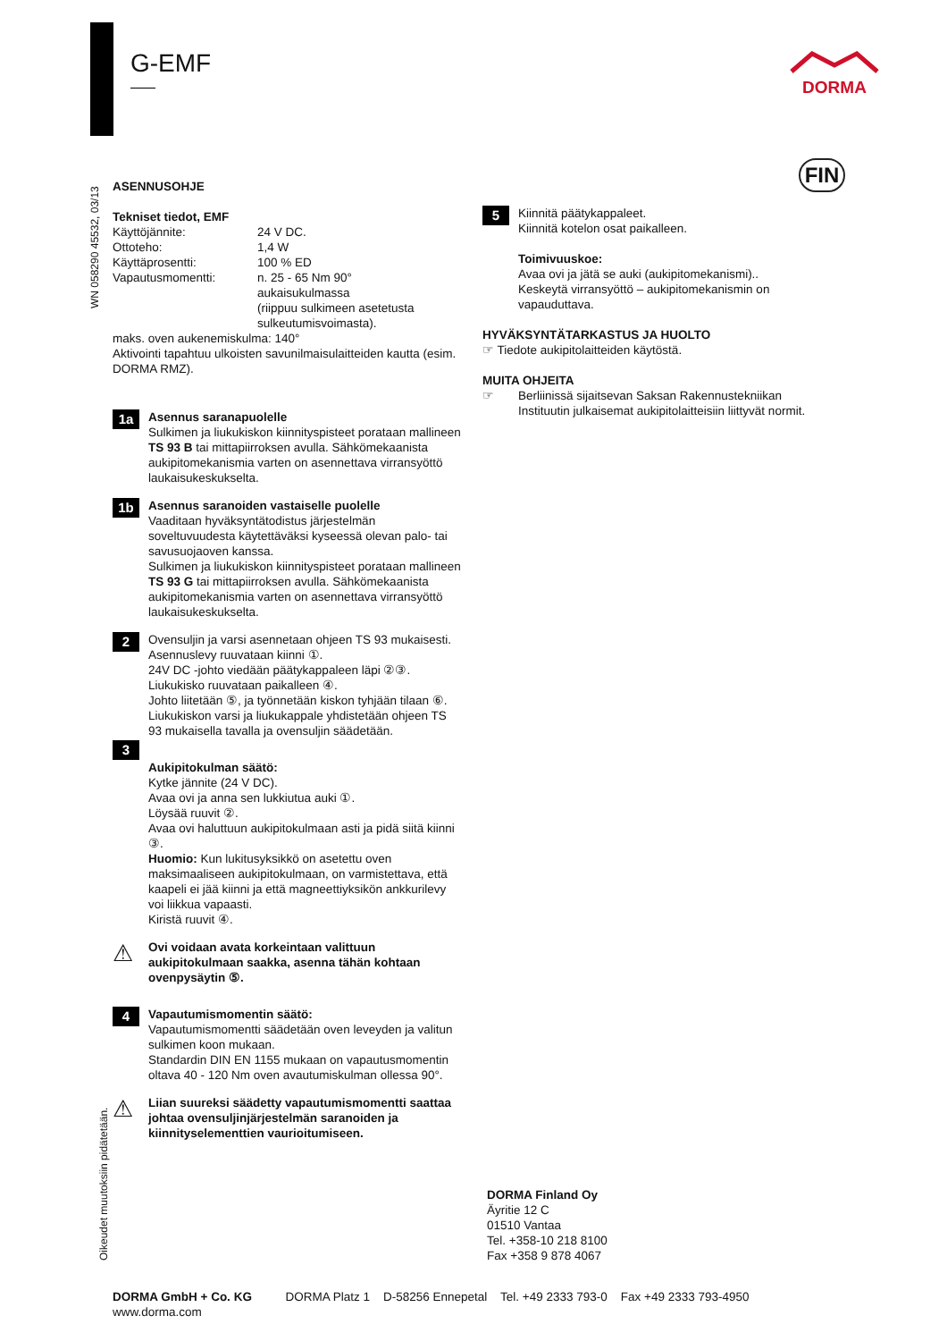G-EMF DORMA
FIN
WN 058290 45532, 03/13
Oikeudet muutoksiin pidätetään.
ASENNUSOHJE
Tekniset tiedot, EMF
Käyttöjännite: 24 V DC.
Ottoteho: 1,4 W
Käyttäprosentti: 100 % ED
Vapautusmomentti: n. 25 - 65 Nm 90°
aukaisukulmassa
(riippuu sulkimeen asetetusta sulkeutumisvoimasta).
maks. oven aukenemiskulma: 140°
Aktivointi tapahtuu ulkoisten savunilmaisulaitteiden kautta (esim. DORMA RMZ).
1a
Asennus saranapuolelle
Sulkimen ja liukukiskon kiinnityspisteet porataan mallineen TS 93 B tai mittapiirroksen avulla. Sähkömekaanista aukipitomekanismia varten on asennettava virransyöttö laukaisukeskukselta.
1b
Asennus saranoiden vastaiselle puolelle
Vaaditaan hyväksyntätodistus järjestelmän soveltuvuudesta käytettäväksi kyseessä olevan palo- tai savusuojaoven kanssa.
Sulkimen ja liukukiskon kiinnityspisteet porataan mallineen TS 93 G tai mittapiirroksen avulla. Sähkömekaanista aukipitomekanismia varten on asennettava virransyöttö laukaisukeskukselta.
2
Ovensuljin ja varsi asennetaan ohjeen TS 93 mukaisesti. Asennuslevy ruuvataan kiinni ①.
24V DC -johto viedään päätykappaleen läpi ②③.
Liukukisko ruuvataan paikalleen ④.
Johto liitetään ⑤, ja työnnetään kiskon tyhjään tilaan ⑥.
Liukukiskon varsi ja liukukappale yhdistetään ohjeen TS 93 mukaisella tavalla ja ovensuljin säädetään.
3
Aukipitokulman säätö:
Kytke jännite (24 V DC).
Avaa ovi ja anna sen lukkiutua auki ①.
Löysää ruuvit ②.
Avaa ovi haluttuun aukipitokulmaan asti ja pidä siitä kiinni ③.
Huomio: Kun lukitusyksikkö on asetettu oven maksimaaliseen aukipitokulmaan, on varmistettava, että kaapeli ei jää kiinni ja että magneettiyksikön ankkurilevy voi liikkua vapaasti.
Kiristä ruuvit ④.
⚠
Ovi voidaan avata korkeintaan valittuun aukipitokulmaan saakka, asenna tähän kohtaan ovenpysäytin ⑤.
4
Vapautumismomentin säätö:
Vapautumismomentti säädetään oven leveyden ja valitun sulkimen koon mukaan.
Standardin DIN EN 1155 mukaan on vapautusmomentin oltava 40 - 120 Nm oven avautumiskulman ollessa 90°.
⚠
Liian suureksi säädetty vapautumismomentti saattaa johtaa ovensuljinjärjestelmän saranoiden ja kiinnityselementtien vaurioitumiseen.
5
Kiinnitä päätykappaleet.
Kiinnitä kotelon osat paikalleen.
Toimivuuskoe:
Avaa ovi ja jätä se auki (aukipitomekanismi)..
Keskeytä virransyöttö – aukipitomekanismin on vapauduttava.
HYVÄKSYNTÄTARKASTUS JA HUOLTO
☞ Tiedote aukipitolaitteiden käytöstä.
MUITA OHJEITA
☞ Berliinissä sijaitsevan Saksan Rakennustekniikan Instituutin julkaisemat aukipitolaitteisiin liittyvät normit.
DORMA Finland Oy
Äyritie 12 C
01510 Vantaa
Tel. +358-10 218 8100
Fax +358 9 878 4067
DORMA GmbH + Co. KG DORMA Platz 1 D-58256 Ennepetal Tel. +49 2333 793-0 Fax +49 2333 793-4950
www.dorma.com